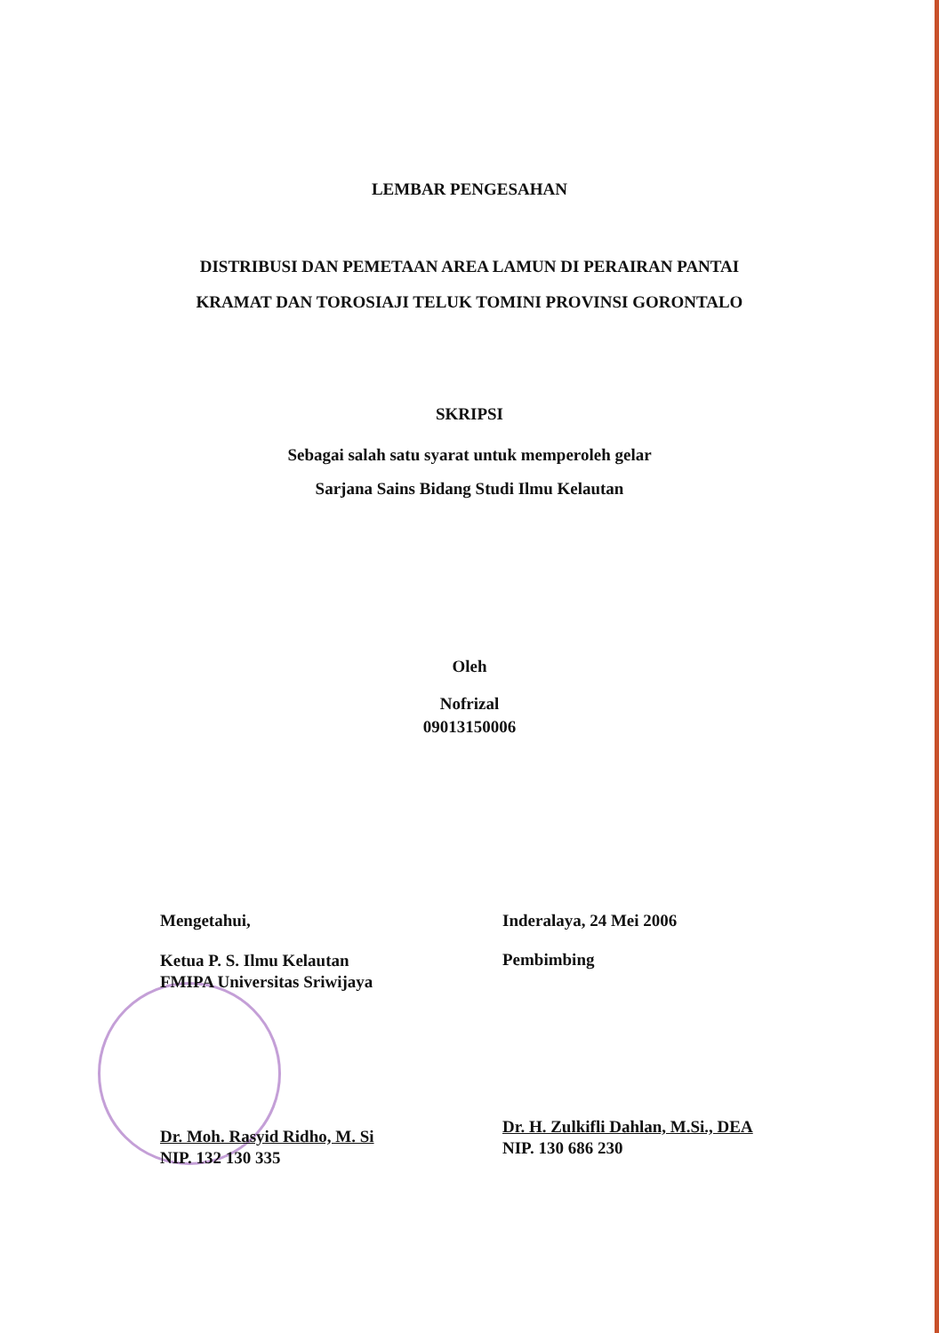LEMBAR PENGESAHAN
DISTRIBUSI DAN PEMETAAN AREA LAMUN DI PERAIRAN PANTAI
KRAMAT DAN TOROSIAJI TELUK TOMINI PROVINSI GORONTALO
SKRIPSI
Sebagai salah satu syarat untuk memperoleh gelar
Sarjana Sains Bidang Studi Ilmu Kelautan
Oleh
Nofrizal
09013150006
Mengetahui,
Ketua P. S. Ilmu Kelautan
FMIPA Universitas Sriwijaya
Dr. Moh. Rasyid Ridho, M. Si
NIP. 132 130 335
Inderalaya, 24 Mei 2006
Pembimbing
Dr. H. Zulkifli Dahlan, M.Si., DEA
NIP. 130 686 230